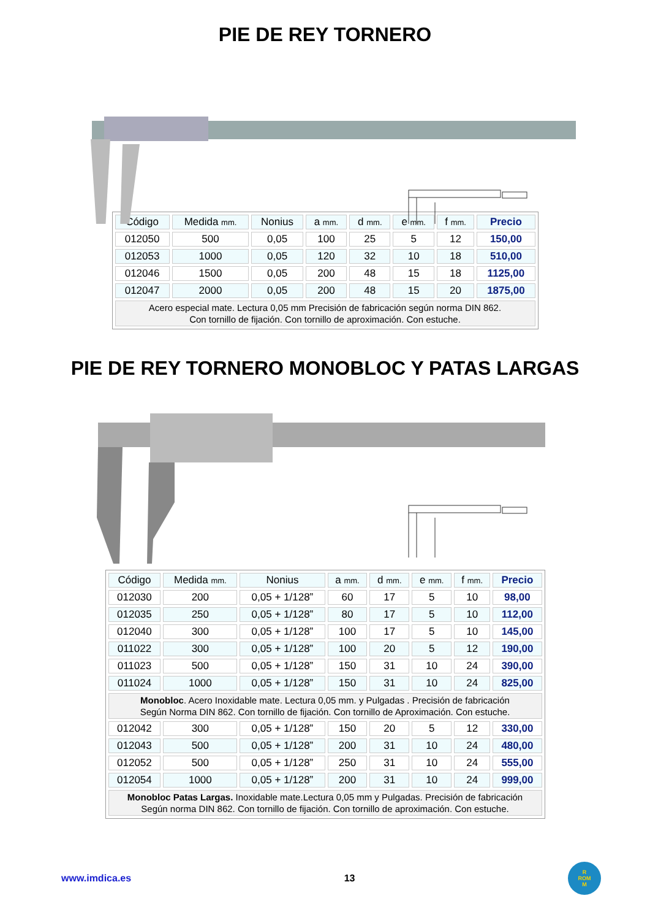PIE DE REY TORNERO
| Código | Medida mm. | Nonius | a mm. | d mm. | e mm. | f mm. | Precio |
| --- | --- | --- | --- | --- | --- | --- | --- |
| 012050 | 500 | 0,05 | 100 | 25 | 5 | 12 | 150,00 |
| 012053 | 1000 | 0,05 | 120 | 32 | 10 | 18 | 510,00 |
| 012046 | 1500 | 0,05 | 200 | 48 | 15 | 18 | 1125,00 |
| 012047 | 2000 | 0,05 | 200 | 48 | 15 | 20 | 1875,00 |
| Acero especial mate. Lectura 0,05 mm Precisión de fabricación según norma DIN 862. Con tornillo de fijación. Con tornillo de aproximación. Con estuche. | | | | | | | |
PIE DE REY TORNERO MONOBLOC Y PATAS LARGAS
| Código | Medida mm. | Nonius | a mm. | d mm. | e mm. | f mm. | Precio |
| --- | --- | --- | --- | --- | --- | --- | --- |
| 012030 | 200 | 0,05 + 1/128” | 60 | 17 | 5 | 10 | 98,00 |
| 012035 | 250 | 0,05 + 1/128” | 80 | 17 | 5 | 10 | 112,00 |
| 012040 | 300 | 0,05 + 1/128” | 100 | 17 | 5 | 10 | 145,00 |
| 011022 | 300 | 0,05 + 1/128” | 100 | 20 | 5 | 12 | 190,00 |
| 011023 | 500 | 0,05 + 1/128” | 150 | 31 | 10 | 24 | 390,00 |
| 011024 | 1000 | 0,05 + 1/128” | 150 | 31 | 10 | 24 | 825,00 |
| Monobloc . Acero Inoxidable mate. Lectura 0,05 mm. y Pulgadas . Precisión de fabricación Según Norma DIN 862. Con tornillo de fijación. Con tornillo de Aproximación. Con estuche. | | | | | | | |
| 012042 | 300 | 0,05 + 1/128” | 150 | 20 | 5 | 12 | 330,00 |
| 012043 | 500 | 0,05 + 1/128” | 200 | 31 | 10 | 24 | 480,00 |
| 012052 | 500 | 0,05 + 1/128” | 250 | 31 | 10 | 24 | 555,00 |
| 012054 | 1000 | 0,05 + 1/128” | 200 | 31 | 10 | 24 | 999,00 |
| Monobloc Patas Largas. Inoxidable mate.Lectura 0,05 mm y Pulgadas. Precisión de fabricación Según norma DIN 862. Con tornillo de fijación. Con tornillo de aproximación. Con estuche. | | | | | | | |
www.imdica.es 13
R
ROM
M